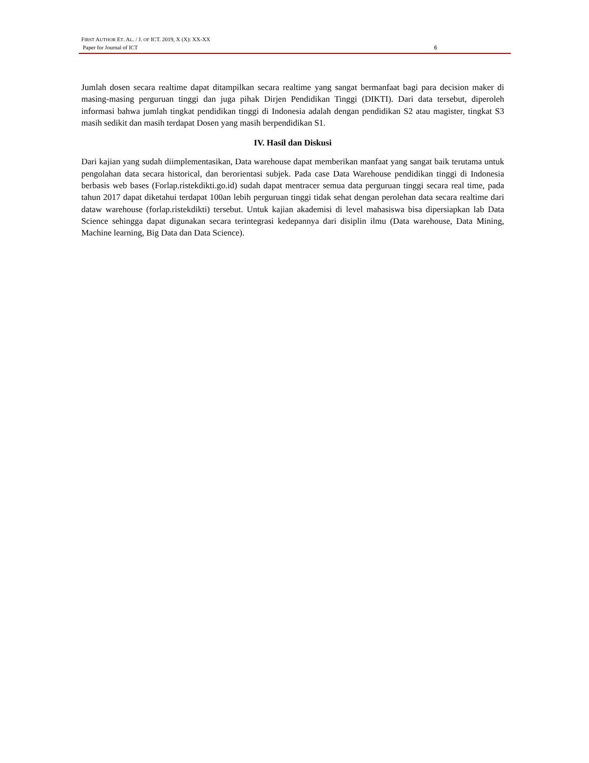FIRST AUTHOR ET. AL. / J. OF ICT. 2019, X (X): XX-XX
Paper for Journal of ICT 6
Jumlah dosen secara realtime dapat ditampilkan secara realtime yang sangat bermanfaat bagi para decision maker di masing-masing perguruan tinggi dan juga pihak Dirjen Pendidikan Tinggi (DIKTI). Dari data tersebut, diperoleh informasi bahwa jumlah tingkat pendidikan tinggi di Indonesia adalah dengan pendidikan S2 atau magister, tingkat S3 masih sedikit dan masih terdapat Dosen yang masih berpendidikan S1.
IV. Hasil dan Diskusi
Dari kajian yang sudah diimplementasikan, Data warehouse dapat memberikan manfaat yang sangat baik terutama untuk pengolahan data secara historical, dan berorientasi subjek. Pada case Data Warehouse pendidikan tinggi di Indonesia berbasis web bases (Forlap.ristekdikti.go.id) sudah dapat mentracer semua data perguruan tinggi secara real time, pada tahun 2017 dapat diketahui terdapat 100an lebih perguruan tinggi tidak sehat dengan perolehan data secara realtime dari dataw warehouse (forlap.ristekdikti) tersebut. Untuk kajian akademisi di level mahasiswa bisa dipersiapkan lab Data Science sehingga dapat digunakan secara terintegrasi kedepannya dari disiplin ilmu (Data warehouse, Data Mining, Machine learning, Big Data dan Data Science).